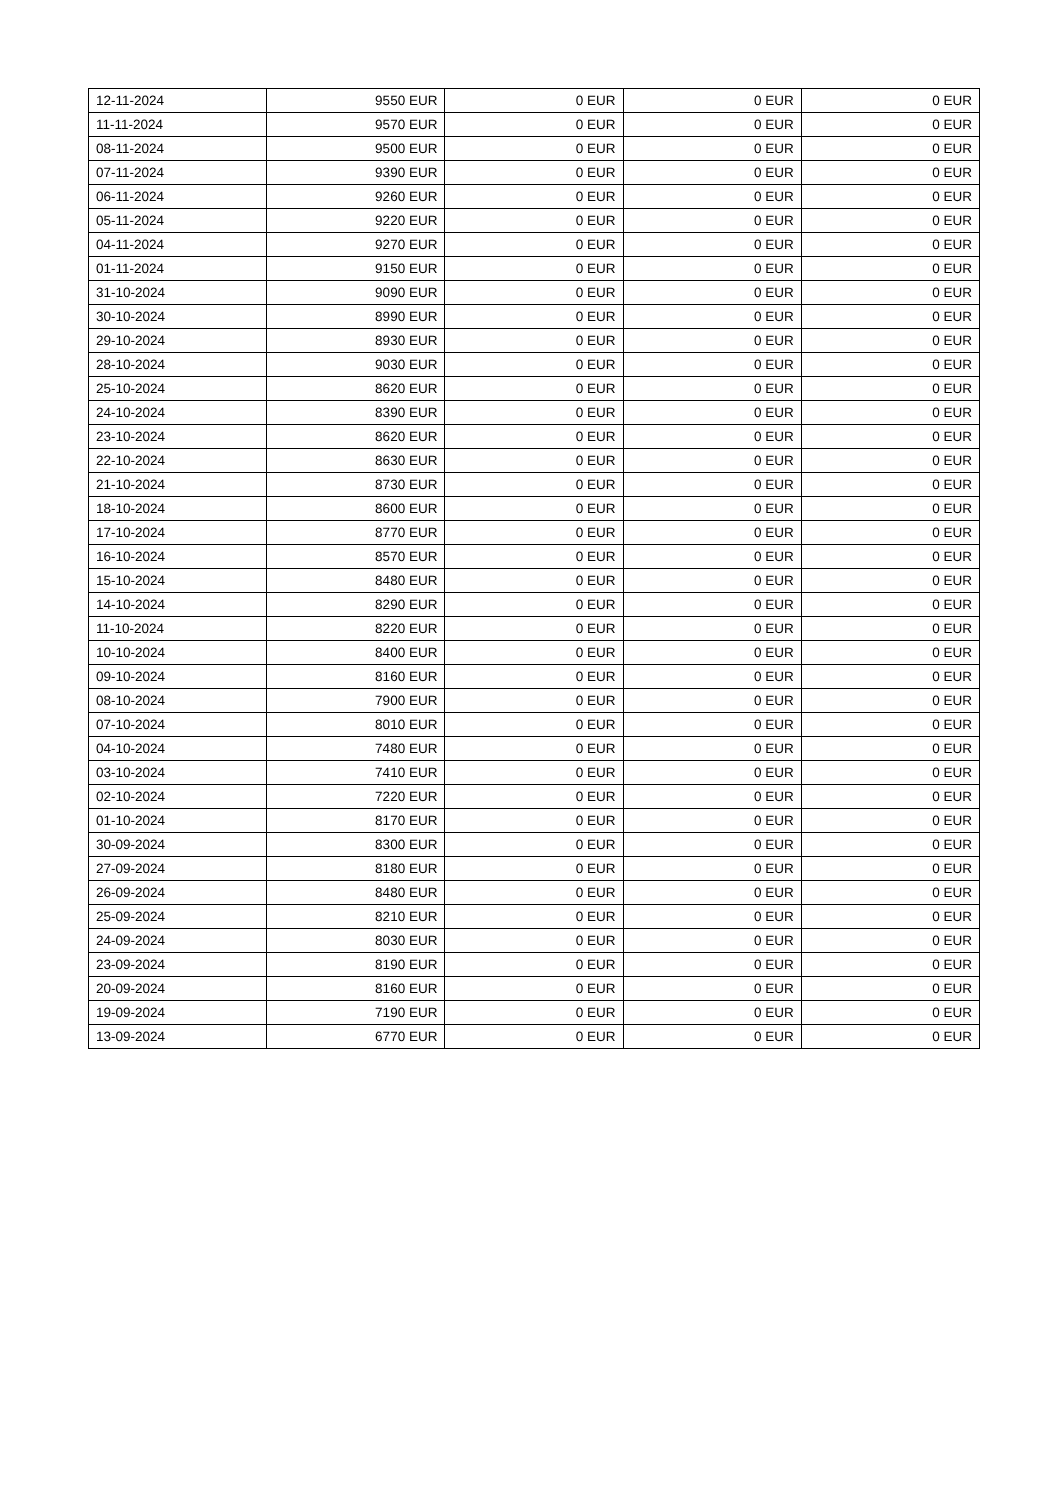| 12-11-2024 | 9550 EUR | 0 EUR | 0 EUR | 0 EUR |
| 11-11-2024 | 9570 EUR | 0 EUR | 0 EUR | 0 EUR |
| 08-11-2024 | 9500 EUR | 0 EUR | 0 EUR | 0 EUR |
| 07-11-2024 | 9390 EUR | 0 EUR | 0 EUR | 0 EUR |
| 06-11-2024 | 9260 EUR | 0 EUR | 0 EUR | 0 EUR |
| 05-11-2024 | 9220 EUR | 0 EUR | 0 EUR | 0 EUR |
| 04-11-2024 | 9270 EUR | 0 EUR | 0 EUR | 0 EUR |
| 01-11-2024 | 9150 EUR | 0 EUR | 0 EUR | 0 EUR |
| 31-10-2024 | 9090 EUR | 0 EUR | 0 EUR | 0 EUR |
| 30-10-2024 | 8990 EUR | 0 EUR | 0 EUR | 0 EUR |
| 29-10-2024 | 8930 EUR | 0 EUR | 0 EUR | 0 EUR |
| 28-10-2024 | 9030 EUR | 0 EUR | 0 EUR | 0 EUR |
| 25-10-2024 | 8620 EUR | 0 EUR | 0 EUR | 0 EUR |
| 24-10-2024 | 8390 EUR | 0 EUR | 0 EUR | 0 EUR |
| 23-10-2024 | 8620 EUR | 0 EUR | 0 EUR | 0 EUR |
| 22-10-2024 | 8630 EUR | 0 EUR | 0 EUR | 0 EUR |
| 21-10-2024 | 8730 EUR | 0 EUR | 0 EUR | 0 EUR |
| 18-10-2024 | 8600 EUR | 0 EUR | 0 EUR | 0 EUR |
| 17-10-2024 | 8770 EUR | 0 EUR | 0 EUR | 0 EUR |
| 16-10-2024 | 8570 EUR | 0 EUR | 0 EUR | 0 EUR |
| 15-10-2024 | 8480 EUR | 0 EUR | 0 EUR | 0 EUR |
| 14-10-2024 | 8290 EUR | 0 EUR | 0 EUR | 0 EUR |
| 11-10-2024 | 8220 EUR | 0 EUR | 0 EUR | 0 EUR |
| 10-10-2024 | 8400 EUR | 0 EUR | 0 EUR | 0 EUR |
| 09-10-2024 | 8160 EUR | 0 EUR | 0 EUR | 0 EUR |
| 08-10-2024 | 7900 EUR | 0 EUR | 0 EUR | 0 EUR |
| 07-10-2024 | 8010 EUR | 0 EUR | 0 EUR | 0 EUR |
| 04-10-2024 | 7480 EUR | 0 EUR | 0 EUR | 0 EUR |
| 03-10-2024 | 7410 EUR | 0 EUR | 0 EUR | 0 EUR |
| 02-10-2024 | 7220 EUR | 0 EUR | 0 EUR | 0 EUR |
| 01-10-2024 | 8170 EUR | 0 EUR | 0 EUR | 0 EUR |
| 30-09-2024 | 8300 EUR | 0 EUR | 0 EUR | 0 EUR |
| 27-09-2024 | 8180 EUR | 0 EUR | 0 EUR | 0 EUR |
| 26-09-2024 | 8480 EUR | 0 EUR | 0 EUR | 0 EUR |
| 25-09-2024 | 8210 EUR | 0 EUR | 0 EUR | 0 EUR |
| 24-09-2024 | 8030 EUR | 0 EUR | 0 EUR | 0 EUR |
| 23-09-2024 | 8190 EUR | 0 EUR | 0 EUR | 0 EUR |
| 20-09-2024 | 8160 EUR | 0 EUR | 0 EUR | 0 EUR |
| 19-09-2024 | 7190 EUR | 0 EUR | 0 EUR | 0 EUR |
| 13-09-2024 | 6770 EUR | 0 EUR | 0 EUR | 0 EUR |